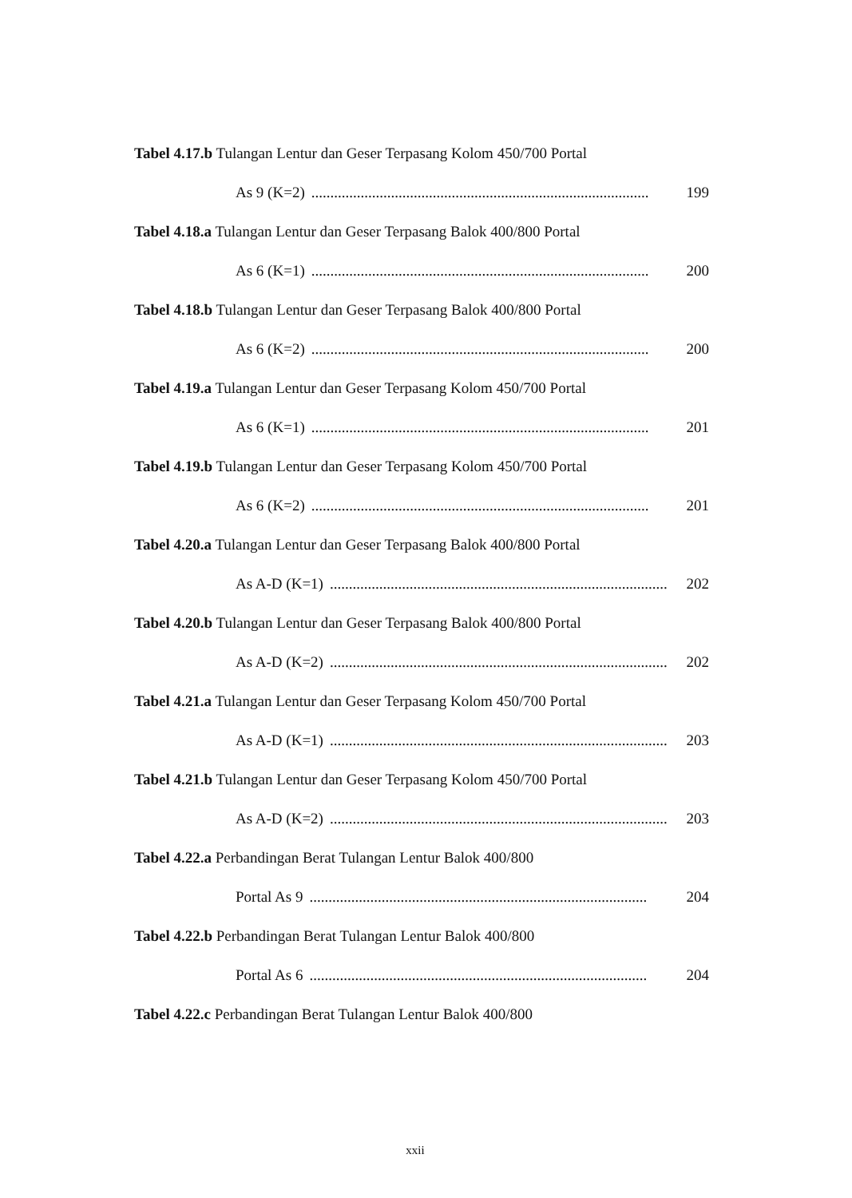Tabel 4.17.b Tulangan Lentur dan Geser Terpasang Kolom 450/700 Portal
As 9 (K=2)......................................................................................... 199
Tabel 4.18.a Tulangan Lentur dan Geser Terpasang Balok 400/800 Portal
As 6 (K=1)......................................................................................... 200
Tabel 4.18.b Tulangan Lentur dan Geser Terpasang Balok 400/800 Portal
As 6 (K=2)......................................................................................... 200
Tabel 4.19.a Tulangan Lentur dan Geser Terpasang Kolom 450/700 Portal
As 6 (K=1)......................................................................................... 201
Tabel 4.19.b Tulangan Lentur dan Geser Terpasang Kolom 450/700 Portal
As 6 (K=2)......................................................................................... 201
Tabel 4.20.a Tulangan Lentur dan Geser Terpasang Balok 400/800 Portal
As A-D (K=1)......................................................................................... 202
Tabel 4.20.b Tulangan Lentur dan Geser Terpasang Balok 400/800 Portal
As A-D (K=2)......................................................................................... 202
Tabel 4.21.a Tulangan Lentur dan Geser Terpasang Kolom 450/700 Portal
As A-D (K=1)......................................................................................... 203
Tabel 4.21.b Tulangan Lentur dan Geser Terpasang Kolom 450/700 Portal
As A-D (K=2)......................................................................................... 203
Tabel 4.22.a Perbandingan Berat Tulangan Lentur Balok 400/800
Portal As 9......................................................................................... 204
Tabel 4.22.b Perbandingan Berat Tulangan Lentur Balok 400/800
Portal As 6......................................................................................... 204
Tabel 4.22.c Perbandingan Berat Tulangan Lentur Balok 400/800
xxii